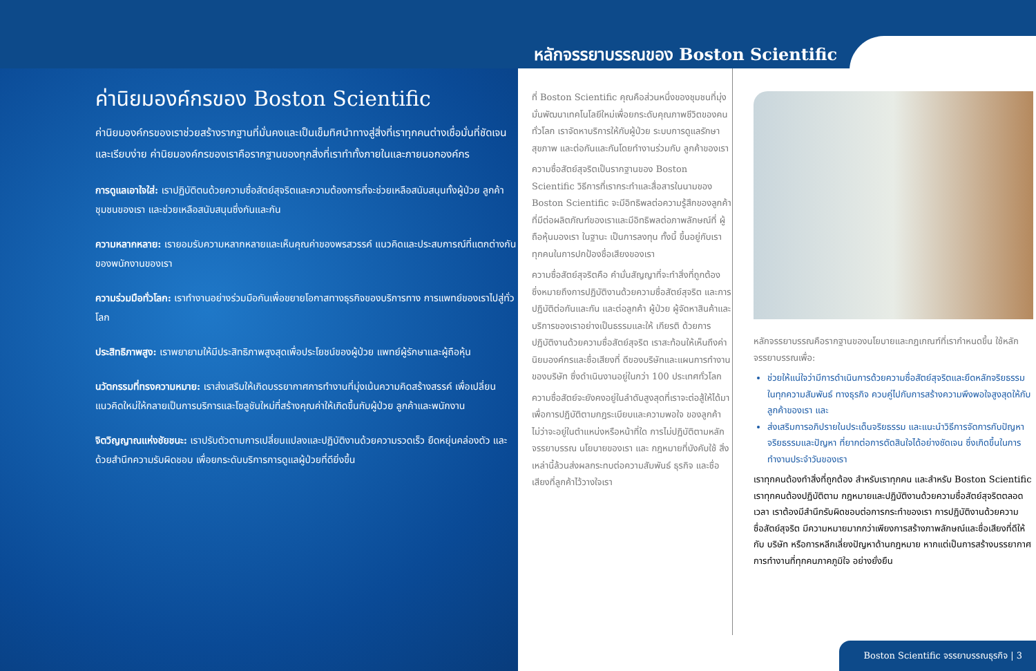ค่านิยมองค์กรของ Boston Scientific
ค่านิยมองค์กรของเราช่วยสร้างรากฐานที่มั่นคงและเป็นเข็มทิศนำทางสู่สิ่งที่เราทุกคนต่างเชื่อมั่นที่ชัดเจน และเรียบง่าย ค่านิยมองค์กรของเราคือรากฐานของทุกสิ่งที่เราทำทั้งภายในและภายนอกองค์กร
การดูแลเอาใจใส่: เราปฏิบัติตนด้วยความซื่อสัตย์สุจริตและความต้องการที่จะช่วยเหลือสนับสนุนทั้งผู้ป่วย ลูกค้า ชุมชนของเรา และช่วยเหลือสนับสนุนซึ่งกันและกัน
ความหลากหลาย: เรายอมรับความหลากหลายและเห็นคุณค่าของพรสวรรค์ แนวคิดและประสบการณ์ที่แตกต่างกันของพนักงานของเรา
ความร่วมมือทั่วโลก: เราทำงานอย่างร่วมมือกันเพื่อขยายโอกาสทางธุรกิจของบริการทาง การแพทย์ของเราไปสู่ทั่วโลก
ประสิทธิภาพสูง: เราพยายามให้มีประสิทธิภาพสูงสุดเพื่อประโยชน์ของผู้ป่วย แพทย์ผู้รักษาและผู้ถือหุ้น
นวัตกรรมที่ทรงความหมาย: เราส่งเสริมให้เกิดบรรยากาศการทำงานที่มุ่งเน้นความคิดสร้างสรรค์ เพื่อเปลี่ยนแนวคิดใหม่ให้กลายเป็นการบริการและโซลูชันใหม่ที่สร้างคุณค่าให้เกิดขึ้นกับผู้ป่วย ลูกค้าและพนักงาน
จิตวิญญาณแห่งชัยชนะ: เราปรับตัวตามการเปลี่ยนแปลงและปฏิบัติงานด้วยความรวดเร็ว ยืดหยุ่นคล่องตัว และด้วยสำนึกความรับผิดชอบ เพื่อยกระดับบริการการดูแลผู้ป่วยที่ดียิ่งขึ้น
หลักจรรยาบรรณของ Boston Scientific
ที่ Boston Scientific คุณคือส่วนหนึ่งของชุมชนที่มุ่งมั่นพัฒนาเทคโนโลยีใหม่เพื่อยกระดับคุณภาพชีวิตของคนทั่วโลก เราจัดหาบริการให้กับผู้ป่วย ระบบการดูแลรักษาสุขภาพ และต่อกันและกันโดยทำงานร่วมกับ ลูกค้าของเรา
ความซื่อสัตย์สุจริตเป็นรากฐานของ Boston Scientific วิธีการที่เรากระทำและสื่อสารในนามของ Boston Scientific จะมีอิทธิพลต่อความรู้สึกของลูกค้าที่มีต่อผลิตภัณฑ์ของเราและมีอิทธิพลต่อภาพลักษณ์ที่ ผู้ถือหุ้นมองเรา ในฐานะ เป็นการลงทุน ทั้งนี้ ขึ้นอยู่กับเราทุกคนในการปกป้องชื่อเสียงของเรา
ความซื่อสัตย์สุจริตคือ คำมั่นสัญญาที่จะทำสิ่งที่ถูกต้อง ซึ่งหมายถึงการปฏิบัติงานด้วยความซื่อสัตย์สุจริต และการปฏิบัติต่อกันและกัน และต่อลูกค้า ผู้ป่วย ผู้จัดหาสินค้าและบริการของเราอย่างเป็นธรรมและให้ เกียรติ ด้วยการปฏิบัติงานด้วยความซื่อสัตย์สุจริต เราสะท้อนให้เห็นถึงค่านิยมองค์กรและชื่อเสียงที่ ดีของบริษัทและแผนการทำงานของบริษัท ซึ่งดำเนินงานอยู่ในกว่า 100 ประเทศทั่วโลก
ความซื่อสัตย์จะยังคงอยู่ในลำดับสูงสุดที่เราจะต่อสู้ให้ได้มาเพื่อการปฏิบัติตามกฎระเบียบและความพอใจ ของลูกค้า ไม่ว่าจะอยู่ในตำแหน่งหรือหน้าที่ใด การไม่ปฏิบัติตามหลักจรรยาบรรณ นโยบายของเรา และ กฎหมายที่บังคับใช้ สิ่งเหล่านี้ล้วนส่งผลกระทบต่อความสัมพันธ์ ธุรกิจ และชื่อเสียงที่ลูกค้าไว้วางใจเรา
หลักจรรยาบรรณคือรากฐานของนโยบายและกฎเกณฑ์ที่เรากำหนดขึ้น ใช้หลักจรรยาบรรณเพื่อ:
ช่วยให้แน่ใจว่ามีการดำเนินการด้วยความซื่อสัตย์สุจริตและยึดหลักจริยธรรม ในทุกความสัมพันธ์ ทางธุรกิจ ควบคู่ไปกับการสร้างความพึงพอใจสูงสุดให้กับลูกค้าของเรา และ
ส่งเสริมการอภิปรายในประเด็นจริยธรรม และแนะนำวิธีการจัดการกับปัญหาจริยธรรมและปัญหา ที่ยากต่อการตัดสินใจได้อย่างชัดเจน ซึ่งเกิดขึ้นในการทำงานประจำวันของเรา
เราทุกคนต้องทำสิ่งที่ถูกต้อง สำหรับเราทุกคน และสำหรับ Boston Scientific เราทุกคนต้องปฏิบัติตาม กฎหมายและปฏิบัติงานด้วยความซื่อสัตย์สุจริตตลอดเวลา เราต้องมีสำนึกรับผิดชอบต่อการกระทำของเรา การปฏิบัติงานด้วยความซื่อสัตย์สุจริต มีความหมายมากกว่าเพียงการสร้างภาพลักษณ์และชื่อเสียงที่ดีให้กับ บริษัท หรือการหลีกเลี่ยงปัญหาด้านกฎหมาย หากแต่เป็นการสร้างบรรยากาศการทำงานที่ทุกคนภาคภูมิใจ อย่างยั่งยืน
Boston Scientific จรรยาบรรณธุรกิจ | 3